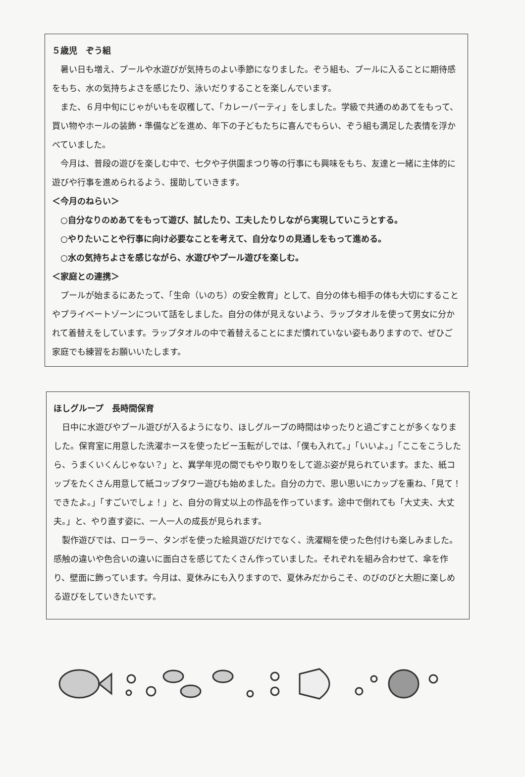５歳児　ぞう組
暑い日も増え、プールや水遊びが気持ちのよい季節になりました。ぞう組も、プールに入ることに期待感をもち、水の気持ちよさを感じたり、泳いだりすることを楽しんでいます。
また、６月中旬にじゃがいもを収穫して、「カレーパーティ」をしました。学級で共通のめあてをもって、買い物やホールの装飾・準備などを進め、年下の子どもたちに喜んでもらい、ぞう組も満足した表情を浮かべていました。
今月は、普段の遊びを楽しむ中で、七夕や子供園まつり等の行事にも興味をもち、友達と一緒に主体的に遊びや行事を進められるよう、援助していきます。
＜今月のねらい＞
○自分なりのめあてをもって遊び、試したり、工夫したりしながら実現していこうとする。
○やりたいことや行事に向け必要なことを考えて、自分なりの見通しをもって進める。
○水の気持ちよさを感じながら、水遊びやプール遊びを楽しむ。
＜家庭との連携＞
プールが始まるにあたって、「生命（いのち）の安全教育」として、自分の体も相手の体も大切にすることやプライベートゾーンについて話をしました。自分の体が見えないよう、ラップタオルを使って男女に分かれて着替えをしています。ラップタオルの中で着替えることにまだ慣れていない姿もありますので、ぜひご家庭でも練習をお願いいたします。
ほしグループ　長時間保育
日中に水遊びやプール遊びが入るようになり、ほしグループの時間はゆったりと過ごすことが多くなりました。保育室に用意した洗濯ホースを使ったビー玉転がしでは、「僕も入れて。」「いいよ。」「ここをこうしたら、うまくいくんじゃない？」と、異学年児の間でもやり取りをして遊ぶ姿が見られています。また、紙コップをたくさん用意して紙コップタワー遊びも始めました。自分の力で、思い思いにカップを重ね、「見て！できたよ。」「すごいでしょ！」と、自分の背丈以上の作品を作っています。途中で倒れても「大丈夫、大丈夫。」と、やり直す姿に、一人一人の成長が見られます。
製作遊びでは、ローラー、タンポを使った絵具遊びだけでなく、洗濯糊を使った色付けも楽しみました。感触の違いや色合いの違いに面白さを感じてたくさん作っていました。それぞれを組み合わせて、傘を作り、壁面に飾っています。今月は、夏休みにも入りますので、夏休みだからこそ、のびのびと大胆に楽しめる遊びをしていきたいです。